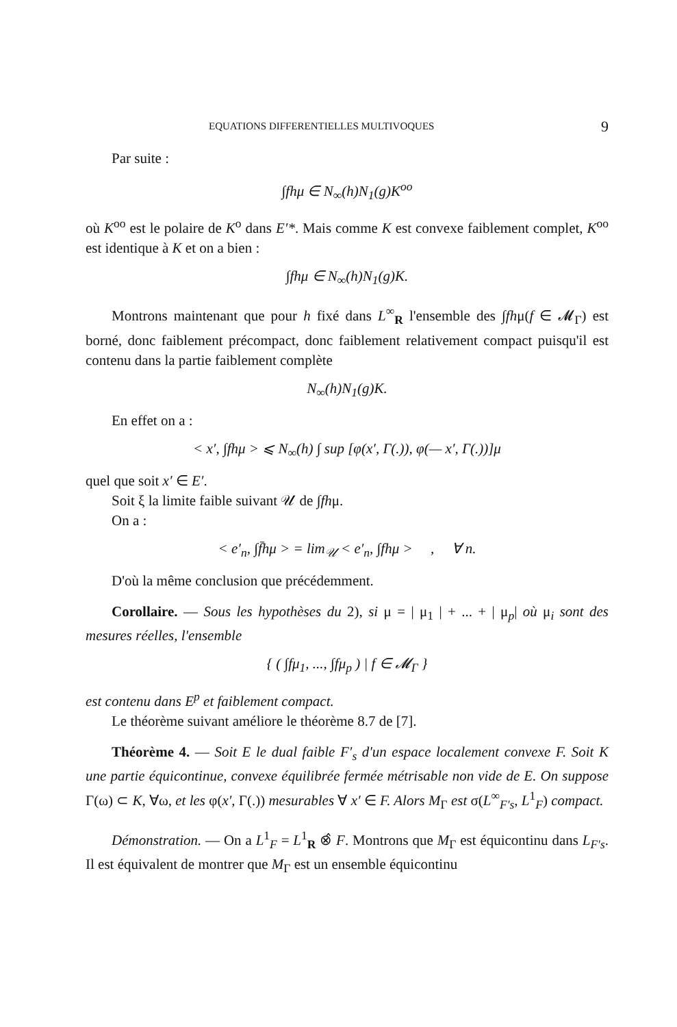EQUATIONS DIFFERENTIELLES MULTIVOQUES 9
Par suite :
∫fhμ ∈ N<sub>∞</sub>(h)N<sub>1</sub>(g)K<sup>oo</sup>
où K<sup>oo</sup> est le polaire de K<sup>o</sup> dans E′*. Mais comme K est convexe faiblement complet, K<sup>oo</sup> est identique à K et on a bien :
∫fhμ ∈ N<sub>∞</sub>(h)N<sub>1</sub>(g)K.
Montrons maintenant que pour h fixé dans L<sup>∞</sup><sub>R</sub> l'ensemble des ∫fhμ(f ∈ 𝓜<sub>Γ</sub>) est borné, donc faiblement précompact, donc faiblement relativement compact puisqu'il est contenu dans la partie faiblement complète
N<sub>∞</sub>(h)N<sub>1</sub>(g)K.
En effet on a :
< x′, ∫fhμ > ⩽ N<sub>∞</sub>(h) ∫ sup [φ(x′, Γ(.)), φ(— x′, Γ(.))]μ
quel que soit x′ ∈ E′.
Soit ξ la limite faible suivant 𝒰 de ∫fhμ.
On a :
< e′<sub>n</sub>, ∫f̄hμ > = lim<sub>𝒰</sub> < e′<sub>n</sub>, ∫fhμ > , ∀ n.
D'où la même conclusion que précédemment.
Corollaire. — Sous les hypothèses du 2), si μ = | μ<sub>1</sub> | + ... + | μ<sub>p</sub>| où μ<sub>i</sub> sont des mesures réelles, l'ensemble
{ ( ∫fμ<sub>1</sub>, ..., ∫fμ<sub>p</sub> ) | f ∈ 𝓜<sub>Γ</sub> }
est contenu dans E<sup>p</sup> et faiblement compact.
Le théorème suivant améliore le théorème 8.7 de [7].
Théorème 4. — Soit E le dual faible F′<sub>s</sub> d'un espace localement convexe F. Soit K une partie équicontinue, convexe équilibrée fermée métrisable non vide de E. On suppose Γ(ω) ⊂ K, ∀ω, et les φ(x′, Γ(.)) mesurables ∀ x′ ∈ F. Alors M<sub>Γ</sub> est σ(L<sup>∞</sup><sub>F′s</sub>, L<sup>1</sup><sub>F</sub>) compact.
Démonstration. — On a L<sup>1</sup><sub>F</sub> = L<sup>1</sup><sub>R</sub> ⊗̂ F. Montrons que M<sub>Γ</sub> est équicontinu dans L<sub>F′s</sub>. Il est équivalent de montrer que M<sub>Γ</sub> est un ensemble équicontinu